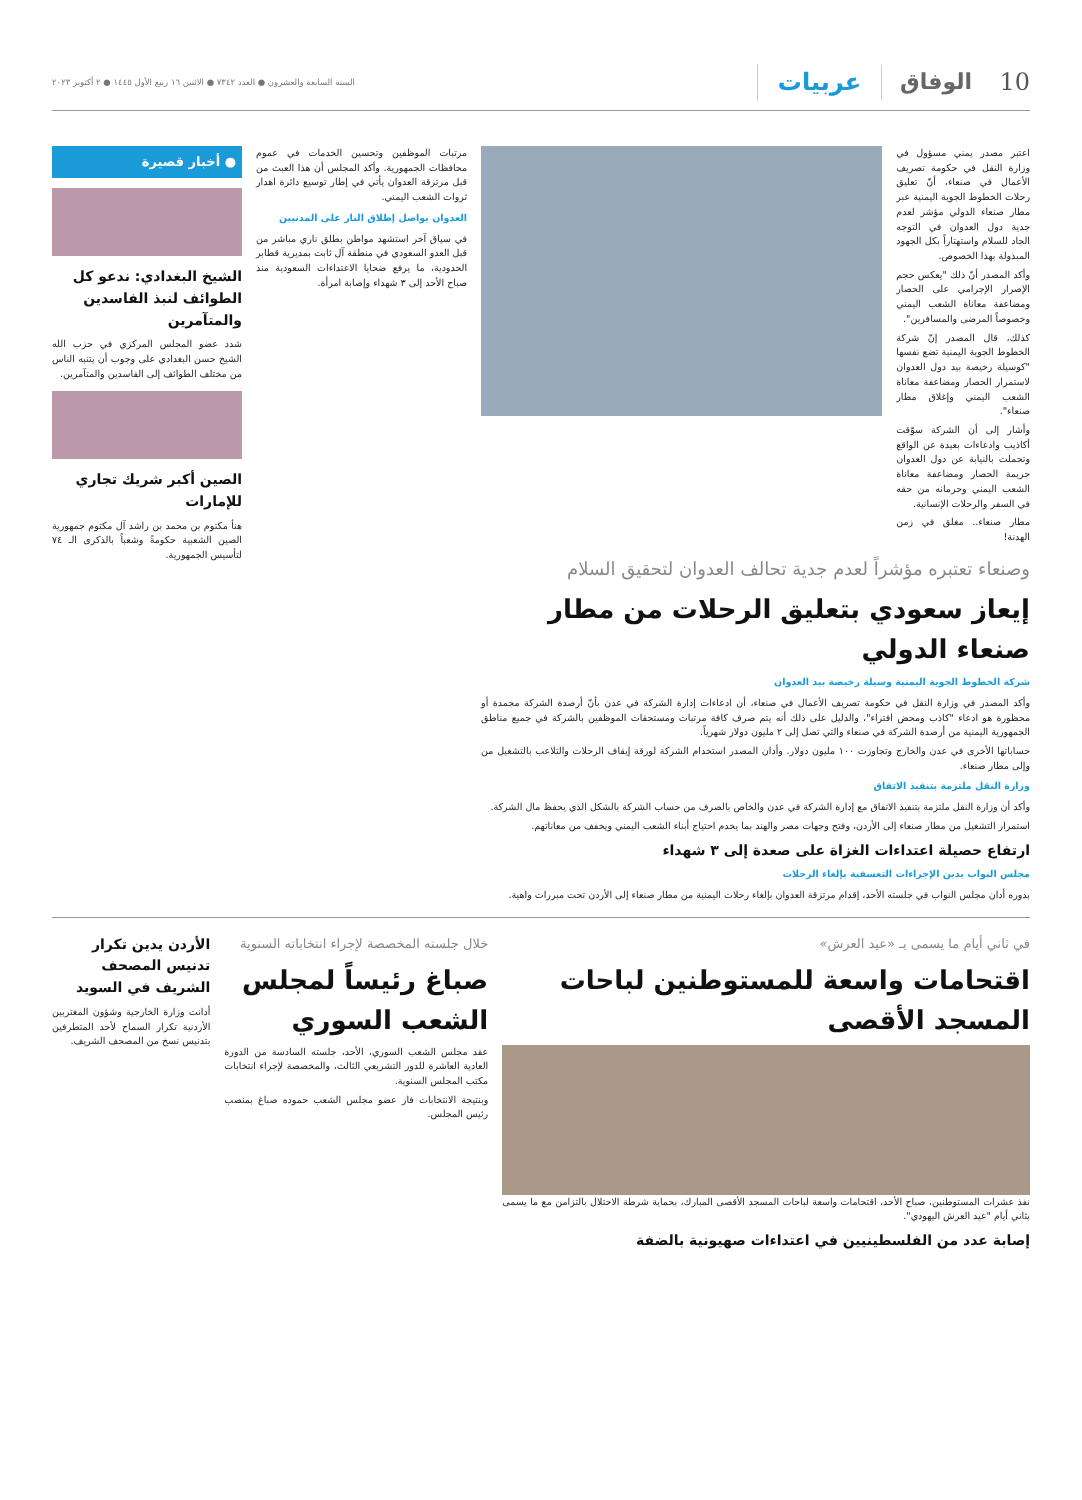10 الوفاق عربيات
السنة السابعة والعشرون ● العدد ٧٣٤٢ ● الاثنين ١٦ ربيع الأول ١٤٤٥ ● ٢ أكتوبر ٢٠٢٣
اعتبر مصدر يمني مسؤول في وزارة النقل في حكومة تصريف الأعمال في صنعاء، أنّ تعليق رحلات الخطوط الجوية اليمنية عبر مطار صنعاء الدولي مؤشر لعدم جدية دول العدوان في التوجه الجاد للسلام واستهتاراً بكل الجهود المبذولة بهذا الخصوص.
وأكد المصدر أنّ ذلك "يعكس حجم الإصرار الإجرامي على الحصار ومضاعفة معاناة الشعب اليمني وخصوصاً المرضى والمسافرين".
كذلك، قال المصدر إنّ شركة الخطوط الجوية اليمنية تضع نفسها "كوسيلة رخيصة بيد دول العدوان لاستمرار الحصار ومضاعفة معاناة الشعب اليمني وإغلاق مطار صنعاء".
وأشار إلى أن الشركة سوّقت أكاذيب وادعاءات بعيدة عن الواقع وتحملت بالنيابة عن دول العدوان جريمة الحصار ومضاعفة معاناة الشعب اليمني وحرمانه من حقه في السفر والرحلات الإنسانية.
مطار صنعاء.. مغلق في زمن الهدنة!
وصنعاء تعتبره مؤشراً لعدم جدية تحالف العدوان لتحقيق السلام
إيعاز سعودي بتعليق الرحلات من مطار صنعاء الدولي
شركة الخطوط الجوية اليمنية وسيلة رخيصة بيد العدوان
وأكد المصدر في وزارة النقل في حكومة تصريف الأعمال في صنعاء، أن ادعاءات إدارة الشركة في عدن بأنّ أرصدة الشركة مجمدة أو محظورة هو ادعاء "كاذب ومحض افتراء"، والدليل على ذلك أنه يتم صرف كافة مرتبات ومستحقات الموظفين بالشركة في جميع مناطق الجمهورية اليمنية من أرصدة الشركة في صنعاء والتي تصل إلى ٢ مليون دولار شهرياً.
حساباتها الأخرى في عدن والخارج وتجاوزت ١٠٠ مليون دولار. وأدان المصدر استخدام الشركة لورقة إيقاف الرحلات والتلاعب بالتشغيل من وإلى مطار صنعاء.
وزارة النقل ملتزمة بتنفيذ الاتفاق
وأكد أن وزارة النقل ملتزمة بتنفيذ الاتفاق مع إدارة الشركة في عدن والخاص بالصرف من حساب الشركة بالشكل الذي يحفظ مال الشركة.
استمرار التشغيل من مطار صنعاء إلى الأردن، وفتح وجهات مصر والهند بما يخدم احتياج أبناء الشعب اليمني ويخفف من معاناتهم.
ارتفاع حصيلة اعتداءات الغزاة على صعدة إلى ٣ شهداء
مجلس النواب يدين الإجراءات التعسفية بإلغاء الرحلات
بدوره أدان مجلس النواب في جلسته الأحد، إقدام مرتزقة العدوان بإلغاء رحلات اليمنية من مطار صنعاء إلى الأردن تحت مبررات واهية.
مرتبات الموظفين وتحسين الخدمات في عموم محافظات الجمهورية. وأكد المجلس أن هذا العبث من قبل مرتزقة العدوان يأتي في إطار توسيع دائرة اهدار ثروات الشعب اليمني.
العدوان يواصل إطلاق النار على المدنيين
في سياق آخر استشهد مواطن بطلق ناري مباشر من قبل العدو السعودي في منطقة آل ثابت بمديرية قطابر الحدودية، ما يرفع ضحايا الاعتداءات السعودية منذ صباح الأحد إلى ٣ شهداء وإصابة امرأة.
● أخبار قصيرة
الشيخ البغدادي: ندعو كل الطوائف لنبذ الفاسدين والمتآمرين
شدد عضو المجلس المركزي في حزب الله الشيخ حسن البغدادي على وجوب أن يتنبه الناس من مختلف الطوائف إلى الفاسدين والمتآمرين.
الصين أكبر شريك تجاري للإمارات
هنأ مكتوم بن محمد بن راشد آل مكتوم جمهورية الصين الشعبية حكومةً وشعباً بالذكرى الـ ٧٤ لتأسيس الجمهورية.
في ثاني أيام ما يسمى بـ «عيد العرش»
اقتحامات واسعة للمستوطنين لباحات المسجد الأقصى
نفذ عشرات المستوطنين، صباح الأحد، اقتحامات واسعة لباحات المسجد الأقصى المبارك، بحماية شرطة الاحتلال بالتزامن مع ما يسمى بثاني أيام "عيد العرش اليهودي".
إصابة عدد من الفلسطينيين في اعتداءات صهيونية بالضفة
خلال جلسته المخصصة لإجراء انتخاباته السنوية
صباغ رئيساً لمجلس الشعب السوري
عقد مجلس الشعب السوري، الأحد، جلسته السادسة من الدورة العادية العاشرة للدور التشريعي الثالث، والمخصصة لإجراء انتخابات مكتب المجلس السنوية.
وبنتيجة الانتخابات فاز عضو مجلس الشعب حموده صباغ بمنصب رئيس المجلس.
الأردن يدين تكرار تدنيس المصحف الشريف في السويد
أدانت وزارة الخارجية وشؤون المغتربين الأردنية تكرار السماح لأحد المتطرفين بتدنيس نسخ من المصحف الشريف.